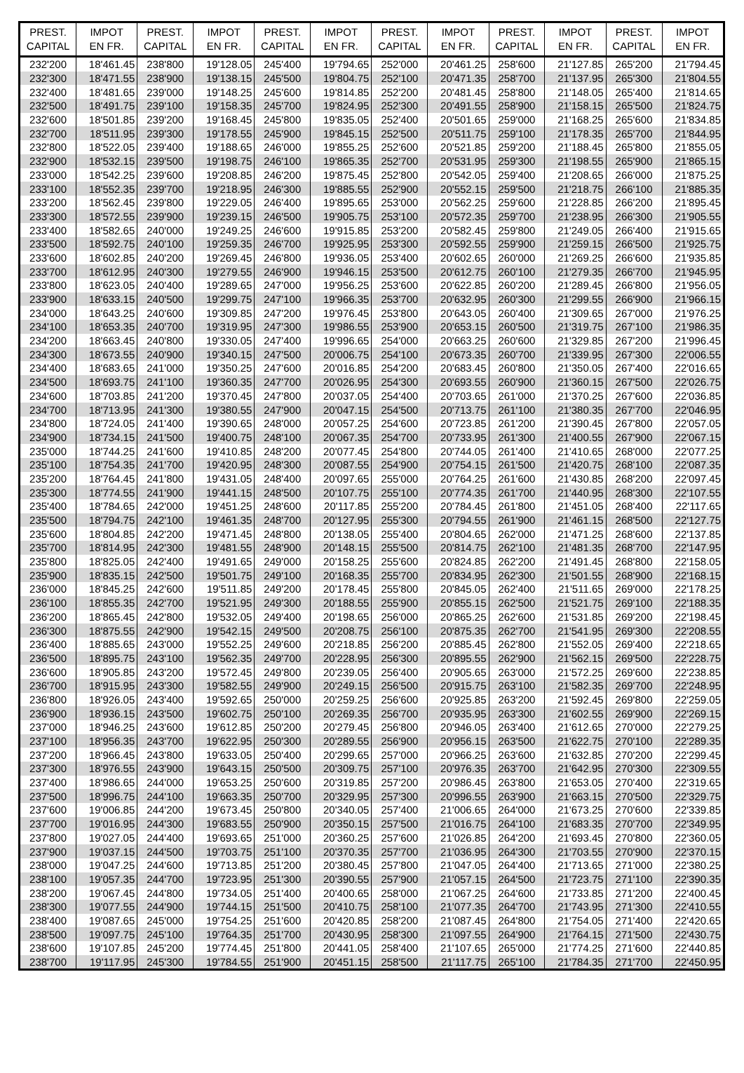| PREST. CAPITAL | IMPOT EN FR. | PREST. CAPITAL | IMPOT EN FR. | PREST. CAPITAL | IMPOT EN FR. | PREST. CAPITAL | IMPOT EN FR. | PREST. CAPITAL | IMPOT EN FR. | PREST. CAPITAL | IMPOT EN FR. |
| --- | --- | --- | --- | --- | --- | --- | --- | --- | --- | --- | --- |
| 232'200 | 18'461.45 | 238'800 | 19'128.05 | 245'400 | 19'794.65 | 252'000 | 20'461.25 | 258'600 | 21'127.85 | 265'200 | 21'794.45 |
| 232'300 | 18'471.55 | 238'900 | 19'138.15 | 245'500 | 19'804.75 | 252'100 | 20'471.35 | 258'700 | 21'137.95 | 265'300 | 21'804.55 |
| 232'400 | 18'481.65 | 239'000 | 19'148.25 | 245'600 | 19'814.85 | 252'200 | 20'481.45 | 258'800 | 21'148.05 | 265'400 | 21'814.65 |
| 232'500 | 18'491.75 | 239'100 | 19'158.35 | 245'700 | 19'824.95 | 252'300 | 20'491.55 | 258'900 | 21'158.15 | 265'500 | 21'824.75 |
| 232'600 | 18'501.85 | 239'200 | 19'168.45 | 245'800 | 19'835.05 | 252'400 | 20'501.65 | 259'000 | 21'168.25 | 265'600 | 21'834.85 |
| 232'700 | 18'511.95 | 239'300 | 19'178.55 | 245'900 | 19'845.15 | 252'500 | 20'511.75 | 259'100 | 21'178.35 | 265'700 | 21'844.95 |
| 232'800 | 18'522.05 | 239'400 | 19'188.65 | 246'000 | 19'855.25 | 252'600 | 20'521.85 | 259'200 | 21'188.45 | 265'800 | 21'855.05 |
| 232'900 | 18'532.15 | 239'500 | 19'198.75 | 246'100 | 19'865.35 | 252'700 | 20'531.95 | 259'300 | 21'198.55 | 265'900 | 21'865.15 |
| 233'000 | 18'542.25 | 239'600 | 19'208.85 | 246'200 | 19'875.45 | 252'800 | 20'542.05 | 259'400 | 21'208.65 | 266'000 | 21'875.25 |
| 233'100 | 18'552.35 | 239'700 | 19'218.95 | 246'300 | 19'885.55 | 252'900 | 20'552.15 | 259'500 | 21'218.75 | 266'100 | 21'885.35 |
| 233'200 | 18'562.45 | 239'800 | 19'229.05 | 246'400 | 19'895.65 | 253'000 | 20'562.25 | 259'600 | 21'228.85 | 266'200 | 21'895.45 |
| 233'300 | 18'572.55 | 239'900 | 19'239.15 | 246'500 | 19'905.75 | 253'100 | 20'572.35 | 259'700 | 21'238.95 | 266'300 | 21'905.55 |
| 233'400 | 18'582.65 | 240'000 | 19'249.25 | 246'600 | 19'915.85 | 253'200 | 20'582.45 | 259'800 | 21'249.05 | 266'400 | 21'915.65 |
| 233'500 | 18'592.75 | 240'100 | 19'259.35 | 246'700 | 19'925.95 | 253'300 | 20'592.55 | 259'900 | 21'259.15 | 266'500 | 21'925.75 |
| 233'600 | 18'602.85 | 240'200 | 19'269.45 | 246'800 | 19'936.05 | 253'400 | 20'602.65 | 260'000 | 21'269.25 | 266'600 | 21'935.85 |
| 233'700 | 18'612.95 | 240'300 | 19'279.55 | 246'900 | 19'946.15 | 253'500 | 20'612.75 | 260'100 | 21'279.35 | 266'700 | 21'945.95 |
| 233'800 | 18'623.05 | 240'400 | 19'289.65 | 247'000 | 19'956.25 | 253'600 | 20'622.85 | 260'200 | 21'289.45 | 266'800 | 21'956.05 |
| 233'900 | 18'633.15 | 240'500 | 19'299.75 | 247'100 | 19'966.35 | 253'700 | 20'632.95 | 260'300 | 21'299.55 | 266'900 | 21'966.15 |
| 234'000 | 18'643.25 | 240'600 | 19'309.85 | 247'200 | 19'976.45 | 253'800 | 20'643.05 | 260'400 | 21'309.65 | 267'000 | 21'976.25 |
| 234'100 | 18'653.35 | 240'700 | 19'319.95 | 247'300 | 19'986.55 | 253'900 | 20'653.15 | 260'500 | 21'319.75 | 267'100 | 21'986.35 |
| 234'200 | 18'663.45 | 240'800 | 19'330.05 | 247'400 | 19'996.65 | 254'000 | 20'663.25 | 260'600 | 21'329.85 | 267'200 | 21'996.45 |
| 234'300 | 18'673.55 | 240'900 | 19'340.15 | 247'500 | 20'006.75 | 254'100 | 20'673.35 | 260'700 | 21'339.95 | 267'300 | 22'006.55 |
| 234'400 | 18'683.65 | 241'000 | 19'350.25 | 247'600 | 20'016.85 | 254'200 | 20'683.45 | 260'800 | 21'350.05 | 267'400 | 22'016.65 |
| 234'500 | 18'693.75 | 241'100 | 19'360.35 | 247'700 | 20'026.95 | 254'300 | 20'693.55 | 260'900 | 21'360.15 | 267'500 | 22'026.75 |
| 234'600 | 18'703.85 | 241'200 | 19'370.45 | 247'800 | 20'037.05 | 254'400 | 20'703.65 | 261'000 | 21'370.25 | 267'600 | 22'036.85 |
| 234'700 | 18'713.95 | 241'300 | 19'380.55 | 247'900 | 20'047.15 | 254'500 | 20'713.75 | 261'100 | 21'380.35 | 267'700 | 22'046.95 |
| 234'800 | 18'724.05 | 241'400 | 19'390.65 | 248'000 | 20'057.25 | 254'600 | 20'723.85 | 261'200 | 21'390.45 | 267'800 | 22'057.05 |
| 234'900 | 18'734.15 | 241'500 | 19'400.75 | 248'100 | 20'067.35 | 254'700 | 20'733.95 | 261'300 | 21'400.55 | 267'900 | 22'067.15 |
| 235'000 | 18'744.25 | 241'600 | 19'410.85 | 248'200 | 20'077.45 | 254'800 | 20'744.05 | 261'400 | 21'410.65 | 268'000 | 22'077.25 |
| 235'100 | 18'754.35 | 241'700 | 19'420.95 | 248'300 | 20'087.55 | 254'900 | 20'754.15 | 261'500 | 21'420.75 | 268'100 | 22'087.35 |
| 235'200 | 18'764.45 | 241'800 | 19'431.05 | 248'400 | 20'097.65 | 255'000 | 20'764.25 | 261'600 | 21'430.85 | 268'200 | 22'097.45 |
| 235'300 | 18'774.55 | 241'900 | 19'441.15 | 248'500 | 20'107.75 | 255'100 | 20'774.35 | 261'700 | 21'440.95 | 268'300 | 22'107.55 |
| 235'400 | 18'784.65 | 242'000 | 19'451.25 | 248'600 | 20'117.85 | 255'200 | 20'784.45 | 261'800 | 21'451.05 | 268'400 | 22'117.65 |
| 235'500 | 18'794.75 | 242'100 | 19'461.35 | 248'700 | 20'127.95 | 255'300 | 20'794.55 | 261'900 | 21'461.15 | 268'500 | 22'127.75 |
| 235'600 | 18'804.85 | 242'200 | 19'471.45 | 248'800 | 20'138.05 | 255'400 | 20'804.65 | 262'000 | 21'471.25 | 268'600 | 22'137.85 |
| 235'700 | 18'814.95 | 242'300 | 19'481.55 | 248'900 | 20'148.15 | 255'500 | 20'814.75 | 262'100 | 21'481.35 | 268'700 | 22'147.95 |
| 235'800 | 18'825.05 | 242'400 | 19'491.65 | 249'000 | 20'158.25 | 255'600 | 20'824.85 | 262'200 | 21'491.45 | 268'800 | 22'158.05 |
| 235'900 | 18'835.15 | 242'500 | 19'501.75 | 249'100 | 20'168.35 | 255'700 | 20'834.95 | 262'300 | 21'501.55 | 268'900 | 22'168.15 |
| 236'000 | 18'845.25 | 242'600 | 19'511.85 | 249'200 | 20'178.45 | 255'800 | 20'845.05 | 262'400 | 21'511.65 | 269'000 | 22'178.25 |
| 236'100 | 18'855.35 | 242'700 | 19'521.95 | 249'300 | 20'188.55 | 255'900 | 20'855.15 | 262'500 | 21'521.75 | 269'100 | 22'188.35 |
| 236'200 | 18'865.45 | 242'800 | 19'532.05 | 249'400 | 20'198.65 | 256'000 | 20'865.25 | 262'600 | 21'531.85 | 269'200 | 22'198.45 |
| 236'300 | 18'875.55 | 242'900 | 19'542.15 | 249'500 | 20'208.75 | 256'100 | 20'875.35 | 262'700 | 21'541.95 | 269'300 | 22'208.55 |
| 236'400 | 18'885.65 | 243'000 | 19'552.25 | 249'600 | 20'218.85 | 256'200 | 20'885.45 | 262'800 | 21'552.05 | 269'400 | 22'218.65 |
| 236'500 | 18'895.75 | 243'100 | 19'562.35 | 249'700 | 20'228.95 | 256'300 | 20'895.55 | 262'900 | 21'562.15 | 269'500 | 22'228.75 |
| 236'600 | 18'905.85 | 243'200 | 19'572.45 | 249'800 | 20'239.05 | 256'400 | 20'905.65 | 263'000 | 21'572.25 | 269'600 | 22'238.85 |
| 236'700 | 18'915.95 | 243'300 | 19'582.55 | 249'900 | 20'249.15 | 256'500 | 20'915.75 | 263'100 | 21'582.35 | 269'700 | 22'248.95 |
| 236'800 | 18'926.05 | 243'400 | 19'592.65 | 250'000 | 20'259.25 | 256'600 | 20'925.85 | 263'200 | 21'592.45 | 269'800 | 22'259.05 |
| 236'900 | 18'936.15 | 243'500 | 19'602.75 | 250'100 | 20'269.35 | 256'700 | 20'935.95 | 263'300 | 21'602.55 | 269'900 | 22'269.15 |
| 237'000 | 18'946.25 | 243'600 | 19'612.85 | 250'200 | 20'279.45 | 256'800 | 20'946.05 | 263'400 | 21'612.65 | 270'000 | 22'279.25 |
| 237'100 | 18'956.35 | 243'700 | 19'622.95 | 250'300 | 20'289.55 | 256'900 | 20'956.15 | 263'500 | 21'622.75 | 270'100 | 22'289.35 |
| 237'200 | 18'966.45 | 243'800 | 19'633.05 | 250'400 | 20'299.65 | 257'000 | 20'966.25 | 263'600 | 21'632.85 | 270'200 | 22'299.45 |
| 237'300 | 18'976.55 | 243'900 | 19'643.15 | 250'500 | 20'309.75 | 257'100 | 20'976.35 | 263'700 | 21'642.95 | 270'300 | 22'309.55 |
| 237'400 | 18'986.65 | 244'000 | 19'653.25 | 250'600 | 20'319.85 | 257'200 | 20'986.45 | 263'800 | 21'653.05 | 270'400 | 22'319.65 |
| 237'500 | 18'996.75 | 244'100 | 19'663.35 | 250'700 | 20'329.95 | 257'300 | 20'996.55 | 263'900 | 21'663.15 | 270'500 | 22'329.75 |
| 237'600 | 19'006.85 | 244'200 | 19'673.45 | 250'800 | 20'340.05 | 257'400 | 21'006.65 | 264'000 | 21'673.25 | 270'600 | 22'339.85 |
| 237'700 | 19'016.95 | 244'300 | 19'683.55 | 250'900 | 20'350.15 | 257'500 | 21'016.75 | 264'100 | 21'683.35 | 270'700 | 22'349.95 |
| 237'800 | 19'027.05 | 244'400 | 19'693.65 | 251'000 | 20'360.25 | 257'600 | 21'026.85 | 264'200 | 21'693.45 | 270'800 | 22'360.05 |
| 237'900 | 19'037.15 | 244'500 | 19'703.75 | 251'100 | 20'370.35 | 257'700 | 21'036.95 | 264'300 | 21'703.55 | 270'900 | 22'370.15 |
| 238'000 | 19'047.25 | 244'600 | 19'713.85 | 251'200 | 20'380.45 | 257'800 | 21'047.05 | 264'400 | 21'713.65 | 271'000 | 22'380.25 |
| 238'100 | 19'057.35 | 244'700 | 19'723.95 | 251'300 | 20'390.55 | 257'900 | 21'057.15 | 264'500 | 21'723.75 | 271'100 | 22'390.35 |
| 238'200 | 19'067.45 | 244'800 | 19'734.05 | 251'400 | 20'400.65 | 258'000 | 21'067.25 | 264'600 | 21'733.85 | 271'200 | 22'400.45 |
| 238'300 | 19'077.55 | 244'900 | 19'744.15 | 251'500 | 20'410.75 | 258'100 | 21'077.35 | 264'700 | 21'743.95 | 271'300 | 22'410.55 |
| 238'400 | 19'087.65 | 245'000 | 19'754.25 | 251'600 | 20'420.85 | 258'200 | 21'087.45 | 264'800 | 21'754.05 | 271'400 | 22'420.65 |
| 238'500 | 19'097.75 | 245'100 | 19'764.35 | 251'700 | 20'430.95 | 258'300 | 21'097.55 | 264'900 | 21'764.15 | 271'500 | 22'430.75 |
| 238'600 | 19'107.85 | 245'200 | 19'774.45 | 251'800 | 20'441.05 | 258'400 | 21'107.65 | 265'000 | 21'774.25 | 271'600 | 22'440.85 |
| 238'700 | 19'117.95 | 245'300 | 19'784.55 | 251'900 | 20'451.15 | 258'500 | 21'117.75 | 265'100 | 21'784.35 | 271'700 | 22'450.95 |